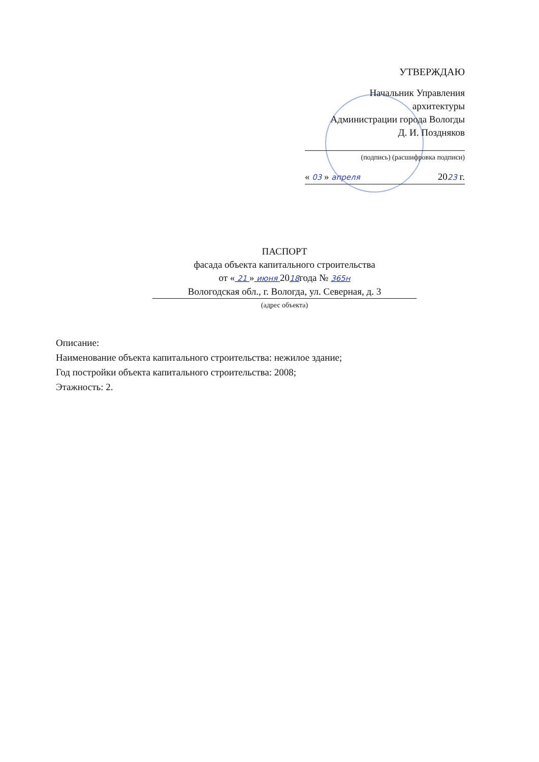УТВЕРЖДАЮ
Начальник Управления
архитектуры
Администрации города Вологды
Д. И. Поздняков
(подпись) (расшифровка подписи)
« 03 » апреля 2023 г.
ПАСПОРТ
фасада объекта капитального строительства
от « 21 » июня 2018года № 365н
Вологодская обл., г. Вологда, ул. Северная, д. 3
(адрес объекта)
Описание:
Наименование объекта капитального строительства: нежилое здание;
Год постройки объекта капитального строительства: 2008;
Этажность: 2.